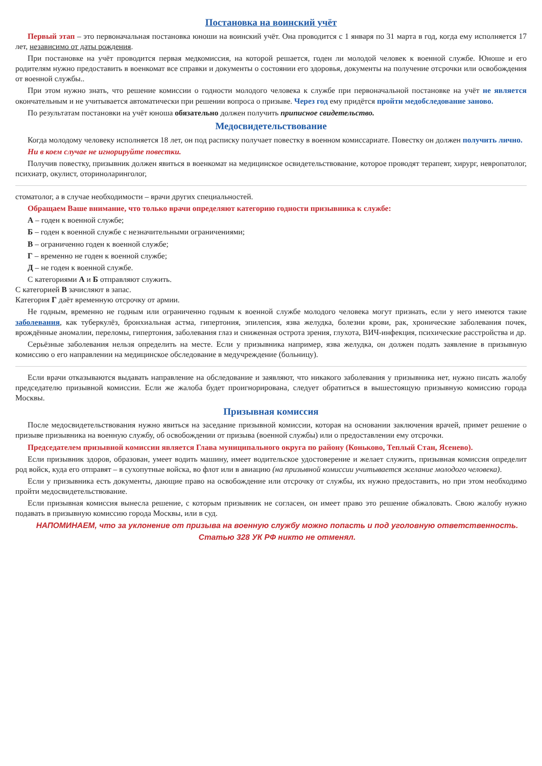Постановка на воинский учёт
Первый этап – это первоначальная постановка юноши на воинский учёт. Она проводится с 1 января по 31 марта в год, когда ему исполняется 17 лет, независимо от даты рождения.
При постановке на учёт проводится первая медкомиссия, на которой решается, годен ли молодой человек к военной службе. Юноше и его родителям нужно предоставить в военкомат все справки и документы о состоянии его здоровья, документы на получение отсрочки или освобождения от военной службы..
При этом нужно знать, что решение комиссии о годности молодого человека к службе при первоначальной постановке на учёт не является окончательным и не учитывается автоматически при решении вопроса о призыве. Через год ему придётся пройти медобследование заново.
По результатам постановки на учёт юноша обязательно должен получить приписное свидетельство.
Медосвидетельствование
Когда молодому человеку исполняется 18 лет, он под расписку получает повестку в военном комиссариате. Повестку он должен получить лично.
Ни в коем случае не игнорируйте повестки.
Получив повестку, призывник должен явиться в военкомат на медицинское освидетельствование, которое проводят терапевт, хирург, невропатолог, психиатр, окулист, оториноларинголог,
стоматолог, а в случае необходимости – врачи других специальностей.
Обращаем Ваше внимание, что только врачи определяют категорию годности призывника к службе:
А – годен к военной службе;
Б – годен к военной службе с незначительными ограничениями;
В – ограниченно годен к военной службе;
Г – временно не годен к военной службе;
Д – не годен к военной службе.
С категориями А и Б отправляют служить.
С категорией В зачисляют в запас.
Категория Г даёт временную отсрочку от армии.
Не годным, временно не годным или ограниченно годным к военной службе молодого человека могут признать, если у него имеются такие заболевания, как туберкулёз, бронхиальная астма, гипертония, эпилепсия, язва желудка, болезни крови, рак, хронические заболевания почек, врождённые аномалии, переломы, гипертония, заболевания глаз и сниженная острота зрения, глухота, ВИЧ-инфекция, психические расстройства и др.
Серьёзные заболевания нельзя определить на месте. Если у призывника например, язва желудка, он должен подать заявление в призывную комиссию о его направлении на медицинское обследование в медучреждение (больницу).
Если врачи отказываются выдавать направление на обследование и заявляют, что никакого заболевания у призывника нет, нужно писать жалобу председателю призывной комиссии. Если же жалоба будет проигнорирована, следует обратиться в вышестоящую призывную комиссию города Москвы.
Призывная комиссия
После медосвидетельствования нужно явиться на заседание призывной комиссии, которая на основании заключения врачей, примет решение о призыве призывника на военную службу, об освобождении от призыва (военной службы) или о предоставлении ему отсрочки.
Председателем призывной комиссии является Глава муниципального округа по району (Коньково, Теплый Стан, Ясенево).
Если призывник здоров, образован, умеет водить машину, имеет водительское удостоверение и желает служить, призывная комиссия определит род войск, куда его отправят – в сухопутные войска, во флот или в авиацию (на призывной комиссии учитывается желание молодого человека).
Если у призывника есть документы, дающие право на освобождение или отсрочку от службы, их нужно предоставить, но при этом необходимо пройти медосвидетельствование.
Если призывная комиссия вынесла решение, с которым призывник не согласен, он имеет право это решение обжаловать. Свою жалобу нужно подавать в призывную комиссию города Москвы, или в суд.
НАПОМИНАЕМ, что за уклонение от призыва на военную службу можно попасть и под уголовную ответственность.
Статью 328 УК РФ никто не отменял.